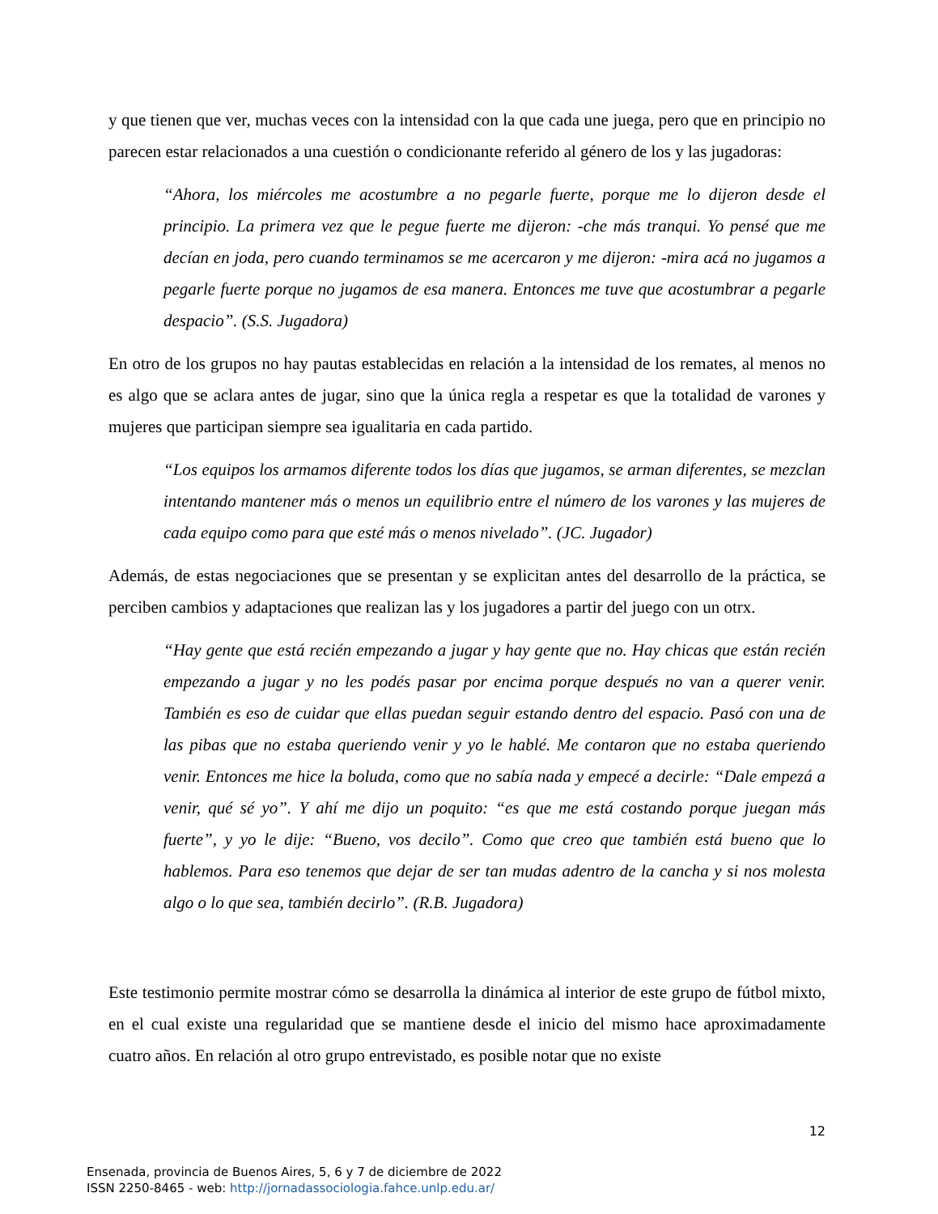y que tienen que ver, muchas veces con la intensidad con la que cada une juega, pero que en principio no parecen estar relacionados a una cuestión o condicionante referido al género de los y las jugadoras:
“Ahora, los miércoles me acostumbre a no pegarle fuerte, porque me lo dijeron desde el principio. La primera vez que le pegue fuerte me dijeron: -che más tranqui. Yo pensé que me decían en joda, pero cuando terminamos se me acercaron y me dijeron: -mira acá no jugamos a pegarle fuerte porque no jugamos de esa manera. Entonces me tuve que acostumbrar a pegarle despacio”. (S.S. Jugadora)
En otro de los grupos no hay pautas establecidas en relación a la intensidad de los remates, al menos no es algo que se aclara antes de jugar, sino que la única regla a respetar es que la totalidad de varones y mujeres que participan siempre sea igualitaria en cada partido.
“Los equipos los armamos diferente todos los días que jugamos, se arman diferentes, se mezclan intentando mantener más o menos un equilibrio entre el número de los varones y las mujeres de cada equipo como para que esté más o menos nivelado”. (JC. Jugador)
Además, de estas negociaciones que se presentan y se explicitan antes del desarrollo de la práctica, se perciben cambios y adaptaciones que realizan las y los jugadores a partir del juego con un otrx.
“Hay gente que está recién empezando a jugar y hay gente que no. Hay chicas que están recién empezando a jugar y no les podés pasar por encima porque después no van a querer venir. También es eso de cuidar que ellas puedan seguir estando dentro del espacio. Pasó con una de las pibas que no estaba queriendo venir y yo le hablé. Me contaron que no estaba queriendo venir. Entonces me hice la boluda, como que no sabía nada y empecé a decirle: “Dale empezá a venir, qué sé yo”. Y ahí me dijo un poquito: “es que me está costando porque juegan más fuerte”, y yo le dije: “Bueno, vos decilo”. Como que creo que también está bueno que lo hablemos. Para eso tenemos que dejar de ser tan mudas adentro de la cancha y si nos molesta algo o lo que sea, también decirlo”. (R.B. Jugadora)
Este testimonio permite mostrar cómo se desarrolla la dinámica al interior de este grupo de fútbol mixto, en el cual existe una regularidad que se mantiene desde el inicio del mismo hace aproximadamente cuatro años. En relación al otro grupo entrevistado, es posible notar que no existe
12
Ensenada, provincia de Buenos Aires, 5, 6 y 7 de diciembre de 2022
ISSN 2250-8465 - web: http://jornadassociologia.fahce.unlp.edu.ar/